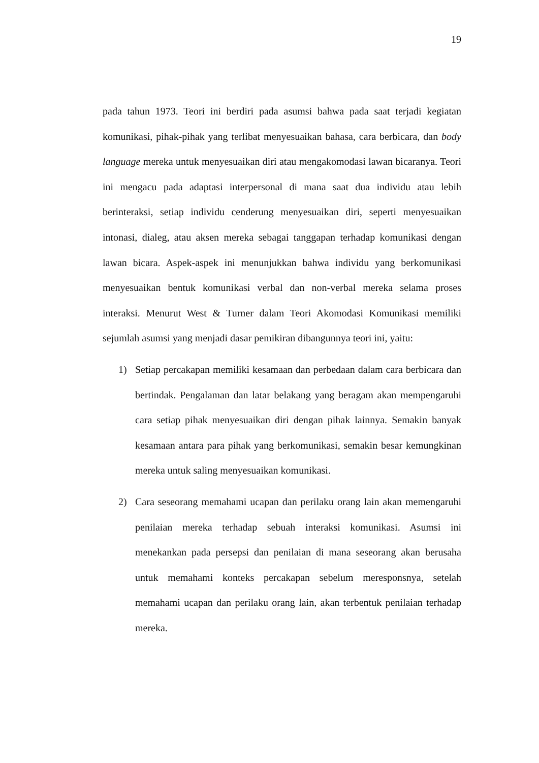19
pada tahun 1973. Teori ini berdiri pada asumsi bahwa pada saat terjadi kegiatan komunikasi, pihak-pihak yang terlibat menyesuaikan bahasa, cara berbicara, dan body language mereka untuk menyesuaikan diri atau mengakomodasi lawan bicaranya. Teori ini mengacu pada adaptasi interpersonal di mana saat dua individu atau lebih berinteraksi, setiap individu cenderung menyesuaikan diri, seperti menyesuaikan intonasi, dialeg, atau aksen mereka sebagai tanggapan terhadap komunikasi dengan lawan bicara. Aspek-aspek ini menunjukkan bahwa individu yang berkomunikasi menyesuaikan bentuk komunikasi verbal dan non-verbal mereka selama proses interaksi. Menurut West & Turner dalam Teori Akomodasi Komunikasi memiliki sejumlah asumsi yang menjadi dasar pemikiran dibangunnya teori ini, yaitu:
1) Setiap percakapan memiliki kesamaan dan perbedaan dalam cara berbicara dan bertindak. Pengalaman dan latar belakang yang beragam akan mempengaruhi cara setiap pihak menyesuaikan diri dengan pihak lainnya. Semakin banyak kesamaan antara para pihak yang berkomunikasi, semakin besar kemungkinan mereka untuk saling menyesuaikan komunikasi.
2) Cara seseorang memahami ucapan dan perilaku orang lain akan memengaruhi penilaian mereka terhadap sebuah interaksi komunikasi. Asumsi ini menekankan pada persepsi dan penilaian di mana seseorang akan berusaha untuk memahami konteks percakapan sebelum meresponsnya, setelah memahami ucapan dan perilaku orang lain, akan terbentuk penilaian terhadap mereka.